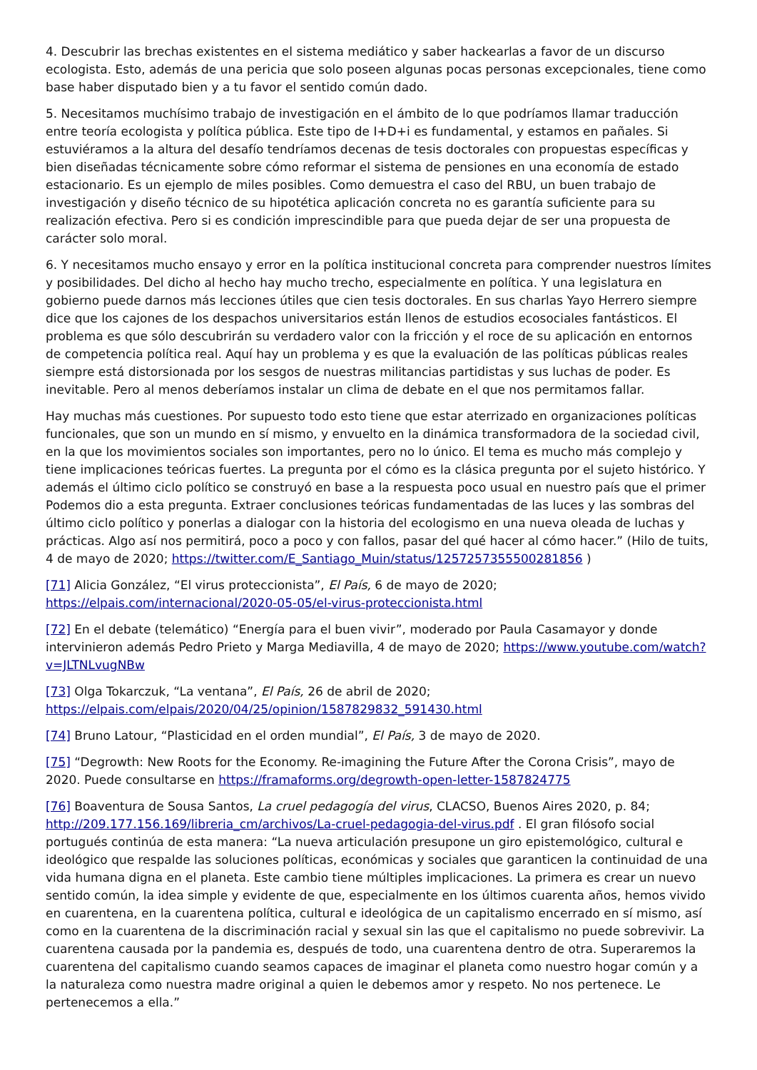4. Descubrir las brechas existentes en el sistema mediático y saber hackearlas a favor de un discurso ecologista. Esto, además de una pericia que solo poseen algunas pocas personas excepcionales, tiene como base haber disputado bien y a tu favor el sentido común dado.
5. Necesitamos muchísimo trabajo de investigación en el ámbito de lo que podríamos llamar traducción entre teoría ecologista y política pública. Este tipo de I+D+i es fundamental, y estamos en pañales. Si estuviéramos a la altura del desafío tendríamos decenas de tesis doctorales con propuestas específicas y bien diseñadas técnicamente sobre cómo reformar el sistema de pensiones en una economía de estado estacionario. Es un ejemplo de miles posibles. Como demuestra el caso del RBU, un buen trabajo de investigación y diseño técnico de su hipotética aplicación concreta no es garantía suficiente para su realización efectiva. Pero si es condición imprescindible para que pueda dejar de ser una propuesta de carácter solo moral.
6. Y necesitamos mucho ensayo y error en la política institucional concreta para comprender nuestros límites y posibilidades. Del dicho al hecho hay mucho trecho, especialmente en política. Y una legislatura en gobierno puede darnos más lecciones útiles que cien tesis doctorales. En sus charlas Yayo Herrero siempre dice que los cajones de los despachos universitarios están llenos de estudios ecosociales fantásticos. El problema es que sólo descubrirán su verdadero valor con la fricción y el roce de su aplicación en entornos de competencia política real. Aquí hay un problema y es que la evaluación de las políticas públicas reales siempre está distorsionada por los sesgos de nuestras militancias partidistas y sus luchas de poder. Es inevitable. Pero al menos deberíamos instalar un clima de debate en el que nos permitamos fallar.
Hay muchas más cuestiones. Por supuesto todo esto tiene que estar aterrizado en organizaciones políticas funcionales, que son un mundo en sí mismo, y envuelto en la dinámica transformadora de la sociedad civil, en la que los movimientos sociales son importantes, pero no lo único. El tema es mucho más complejo y tiene implicaciones teóricas fuertes. La pregunta por el cómo es la clásica pregunta por el sujeto histórico. Y además el último ciclo político se construyó en base a la respuesta poco usual en nuestro país que el primer Podemos dio a esta pregunta. Extraer conclusiones teóricas fundamentadas de las luces y las sombras del último ciclo político y ponerlas a dialogar con la historia del ecologismo en una nueva oleada de luchas y prácticas. Algo así nos permitirá, poco a poco y con fallos, pasar del qué hacer al cómo hacer.” (Hilo de tuits, 4 de mayo de 2020; https://twitter.com/E_Santiago_Muin/status/1257257355500281856 )
[71] Alicia González, “El virus proteccionista”, El País, 6 de mayo de 2020; https://elpais.com/internacional/2020-05-05/el-virus-proteccionista.html
[72] En el debate (telemático) “Energía para el buen vivir”, moderado por Paula Casamayor y donde intervinieron además Pedro Prieto y Marga Mediavilla, 4 de mayo de 2020; https://www.youtube.com/watch?v=JLTNLvugNBw
[73] Olga Tokarczuk, “La ventana”, El País, 26 de abril de 2020; https://elpais.com/elpais/2020/04/25/opinion/1587829832_591430.html
[74] Bruno Latour, “Plasticidad en el orden mundial”, El País, 3 de mayo de 2020.
[75] “Degrowth: New Roots for the Economy. Re-imagining the Future After the Corona Crisis”, mayo de 2020. Puede consultarse en https://framaforms.org/degrowth-open-letter-1587824775
[76] Boaventura de Sousa Santos, La cruel pedagogía del virus, CLACSO, Buenos Aires 2020, p. 84; http://209.177.156.169/libreria_cm/archivos/La-cruel-pedagogia-del-virus.pdf . El gran filósofo social portugués continúa de esta manera: “La nueva articulación presupone un giro epistemológico, cultural e ideológico que respalde las soluciones políticas, económicas y sociales que garanticen la continuidad de una vida humana digna en el planeta. Este cambio tiene múltiples implicaciones. La primera es crear un nuevo sentido común, la idea simple y evidente de que, especialmente en los últimos cuarenta años, hemos vivido en cuarentena, en la cuarentena política, cultural e ideológica de un capitalismo encerrado en sí mismo, así como en la cuarentena de la discriminación racial y sexual sin las que el capitalismo no puede sobrevivir. La cuarentena causada por la pandemia es, después de todo, una cuarentena dentro de otra. Superaremos la cuarentena del capitalismo cuando seamos capaces de imaginar el planeta como nuestro hogar común y a la naturaleza como nuestra madre original a quien le debemos amor y respeto. No nos pertenece. Le pertenecemos a ella.”